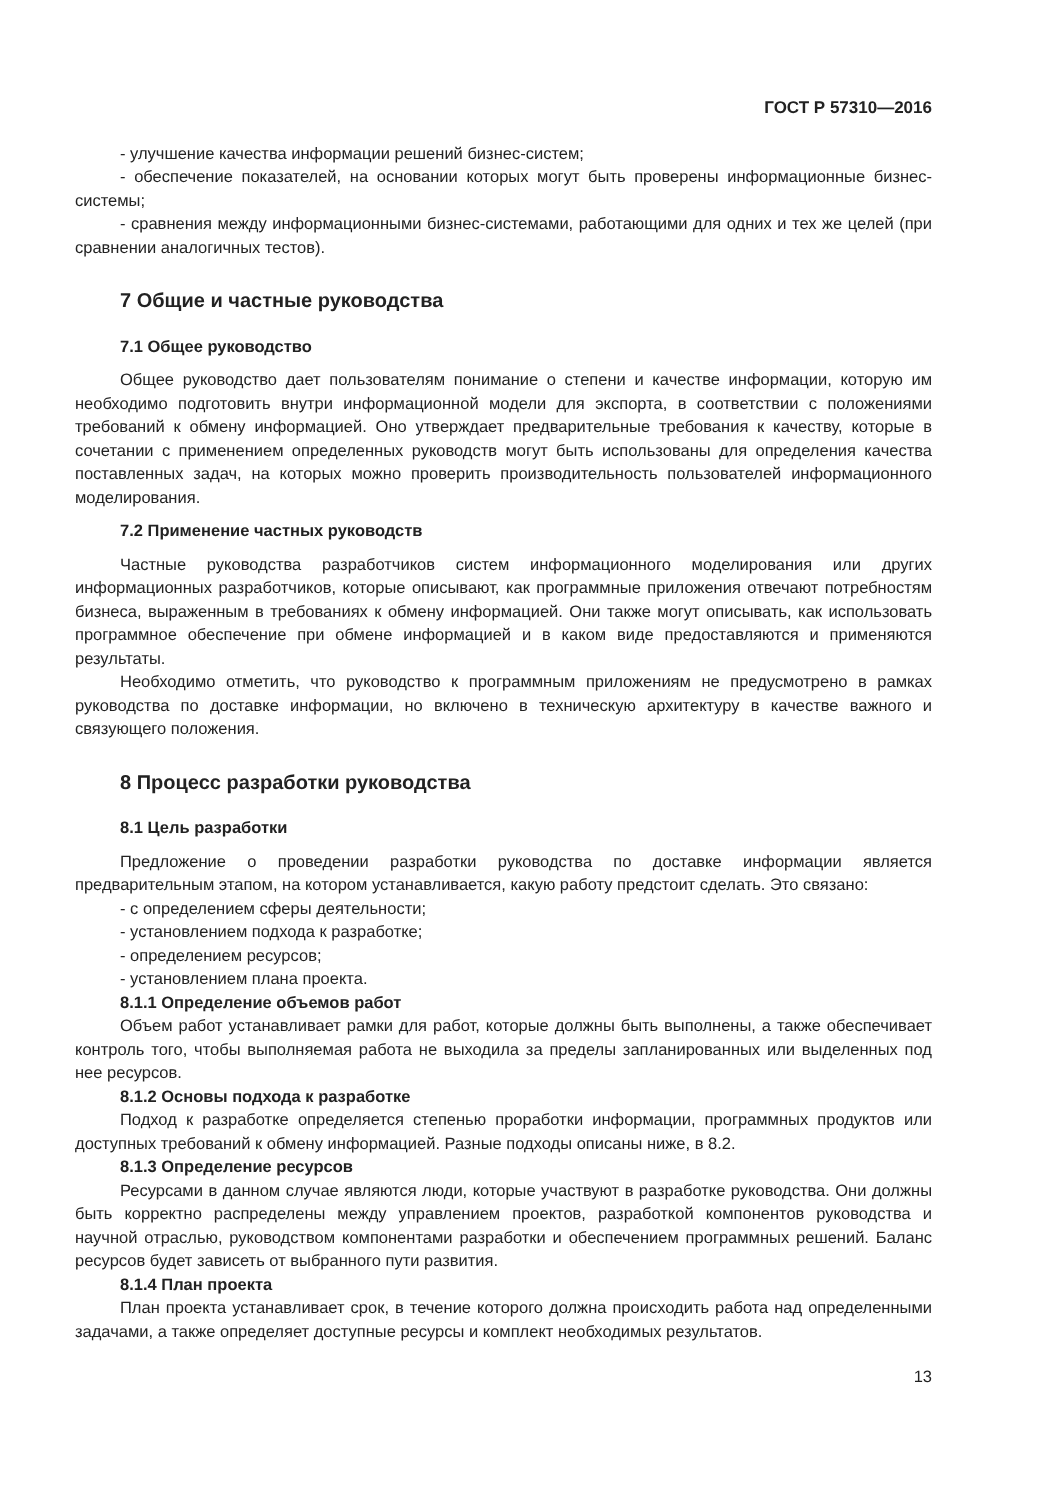ГОСТ Р 57310—2016
- улучшение качества информации решений бизнес-систем;
- обеспечение показателей, на основании которых могут быть проверены информационные бизнес-системы;
- сравнения между информационными бизнес-системами, работающими для одних и тех же целей (при сравнении аналогичных тестов).
7 Общие и частные руководства
7.1 Общее руководство
Общее руководство дает пользователям понимание о степени и качестве информации, которую им необходимо подготовить внутри информационной модели для экспорта, в соответствии с положениями требований к обмену информацией. Оно утверждает предварительные требования к качеству, которые в сочетании с применением определенных руководств могут быть использованы для определения качества поставленных задач, на которых можно проверить производительность пользователей информационного моделирования.
7.2 Применение частных руководств
Частные руководства разработчиков систем информационного моделирования или других информационных разработчиков, которые описывают, как программные приложения отвечают потребностям бизнеса, выраженным в требованиях к обмену информацией. Они также могут описывать, как использовать программное обеспечение при обмене информацией и в каком виде предоставляются и применяются результаты.
Необходимо отметить, что руководство к программным приложениям не предусмотрено в рамках руководства по доставке информации, но включено в техническую архитектуру в качестве важного и связующего положения.
8 Процесс разработки руководства
8.1 Цель разработки
Предложение о проведении разработки руководства по доставке информации является предварительным этапом, на котором устанавливается, какую работу предстоит сделать. Это связано:
- с определением сферы деятельности;
- установлением подхода к разработке;
- определением ресурсов;
- установлением плана проекта.
8.1.1 Определение объемов работ
Объем работ устанавливает рамки для работ, которые должны быть выполнены, а также обеспечивает контроль того, чтобы выполняемая работа не выходила за пределы запланированных или выделенных под нее ресурсов.
8.1.2 Основы подхода к разработке
Подход к разработке определяется степенью проработки информации, программных продуктов или доступных требований к обмену информацией. Разные подходы описаны ниже, в 8.2.
8.1.3 Определение ресурсов
Ресурсами в данном случае являются люди, которые участвуют в разработке руководства. Они должны быть корректно распределены между управлением проектов, разработкой компонентов руководства и научной отраслью, руководством компонентами разработки и обеспечением программных решений. Баланс ресурсов будет зависеть от выбранного пути развития.
8.1.4 План проекта
План проекта устанавливает срок, в течение которого должна происходить работа над определенными задачами, а также определяет доступные ресурсы и комплект необходимых результатов.
13